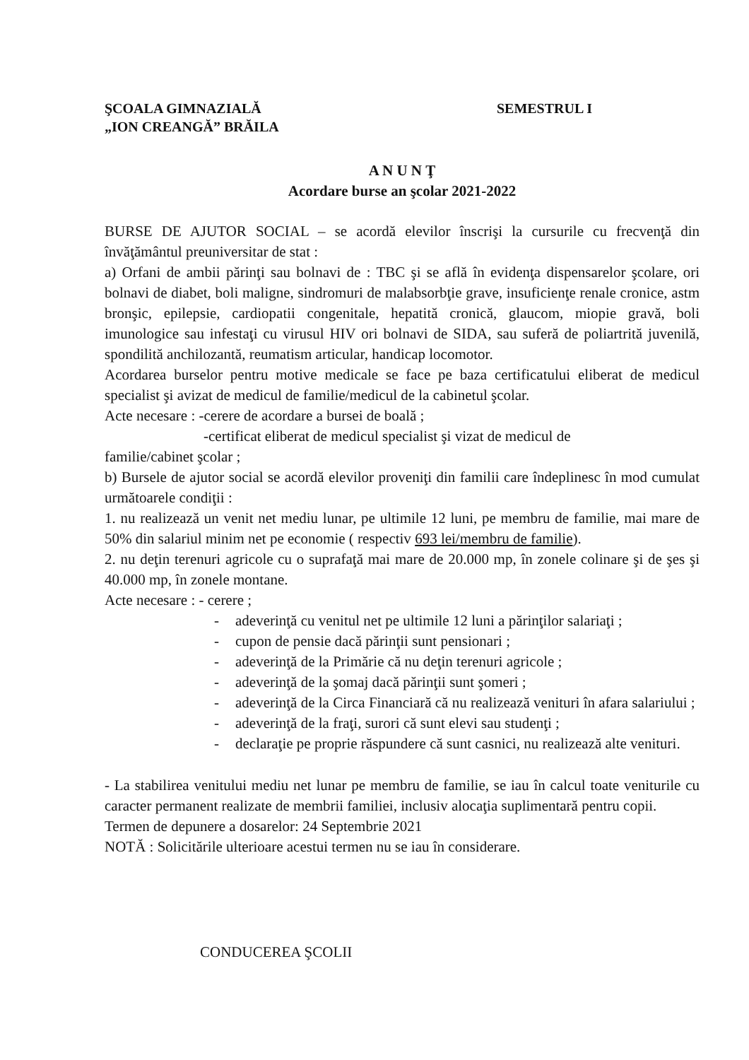ŞCOALA GIMNAZIALĂ
„ION CREANGĂ” BRĂILA
SEMESTRUL I
A N U N Ţ
Acordare burse an şcolar 2021-2022
BURSE DE AJUTOR SOCIAL – se acordă elevilor înscrişi la cursurile cu frecvenţă din învăţământul preuniversitar de stat :
a) Orfani de ambii părinţi sau bolnavi de : TBC şi se află în evidenţa dispensarelor şcolare, ori bolnavi de diabet, boli maligne, sindromuri de malabsorbţie grave, insuficienţe renale cronice, astm bronşic, epilepsie, cardiopatii congenitale, hepatită cronică, glaucom, miopie gravă, boli imunologice sau infestaţi cu virusul HIV ori bolnavi de SIDA, sau suferă de poliartrită juvenilă, spondilită anchilozantă, reumatism articular, handicap locomotor.
Acordarea burselor pentru motive medicale se face pe baza certificatului eliberat de medicul specialist şi avizat de medicul de familie/medicul de la cabinetul şcolar.
Acte necesare : -cerere de acordare a bursei de boală ;
-certificat eliberat de medicul specialist şi vizat de medicul de
familie/cabinet şcolar ;
b) Bursele de ajutor social se acordă elevilor proveniţi din familii care îndeplinesc în mod cumulat următoarele condiţii :
1. nu realizează un venit net mediu lunar, pe ultimile 12 luni, pe membru de familie, mai mare de 50% din salariul minim net pe economie ( respectiv 693 lei/membru de familie).
2. nu deţin terenuri agricole cu o suprafaţă mai mare de 20.000 mp, în zonele colinare şi de şes şi 40.000 mp, în zonele montane.
Acte necesare : - cerere ;
- adeverinţă cu venitul net pe ultimile 12 luni a părinţilor salariaţi ;
- cupon de pensie dacă părinţii sunt pensionari ;
- adeverinţă de la Primărie că nu deţin terenuri agricole ;
- adeverinţă de la şomaj dacă părinţii sunt şomeri ;
- adeverinţă de la Circa Financiară că nu realizează venituri în afara salariului ;
- adeverinţă de la fraţi, surori că sunt elevi sau studenţi ;
- declaraţie pe proprie răspundere că sunt casnici, nu realizează alte venituri.
- La stabilirea venitului mediu net lunar pe membru de familie, se iau în calcul toate veniturile cu caracter permanent realizate de membrii familiei, inclusiv alocaţia suplimentară pentru copii.
Termen de depunere a dosarelor: 24 Septembrie 2021
NOTĂ : Solicitările ulterioare acestui termen nu se iau în considerare.
CONDUCEREA ŞCOLII